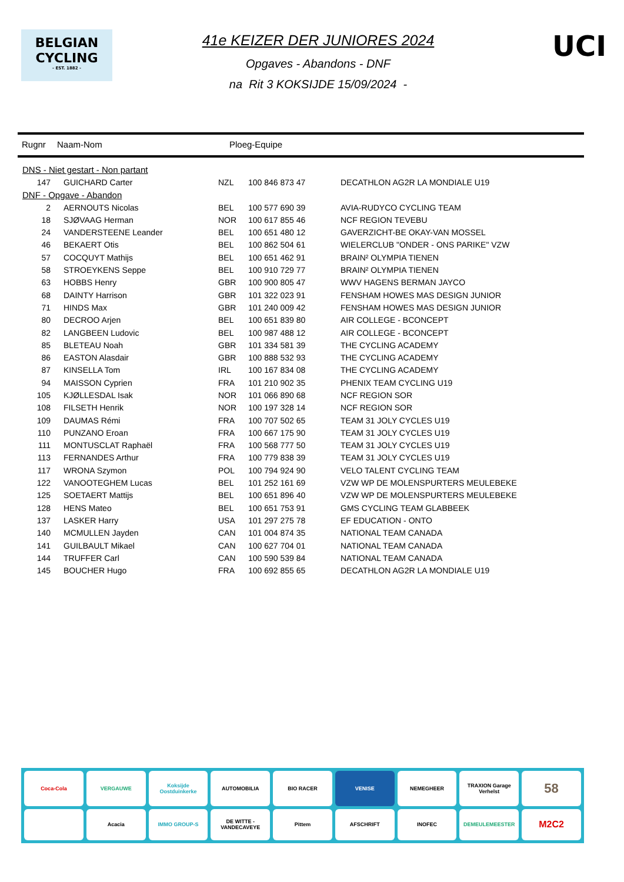BELGIAN
CYCLING
- EST. 1882 -
41e KEIZER DER JUNIORES 2024
Opgaves - Abandons - DNF
na Rit 3 KOKSIJDE 15/09/2024 -
UCI
Rugnr Naam-Nom Ploeg-Equipe
| DNS - Niet gestart - Non partant | | | | |
| 147 | GUICHARD Carter | NZL | 100 846 873 47 | DECATHLON AG2R LA MONDIALE U19 |
| DNF - Opgave - Abandon | | | | |
| 2 | AERNOUTS Nicolas | BEL | 100 577 690 39 | AVIA-RUDYCO CYCLING TEAM |
| 18 | SJØVAAG Herman | NOR | 100 617 855 46 | NCF REGION TEVEBU |
| 24 | VANDERSTEENE Leander | BEL | 100 651 480 12 | GAVERZICHT-BE OKAY-VAN MOSSEL |
| 46 | BEKAERT Otis | BEL | 100 862 504 61 | WIELERCLUB "ONDER - ONS PARIKE" VZW |
| 57 | COCQUYT Mathijs | BEL | 100 651 462 91 | BRAIN² OLYMPIA TIENEN |
| 58 | STROEYKENS Seppe | BEL | 100 910 729 77 | BRAIN² OLYMPIA TIENEN |
| 63 | HOBBS Henry | GBR | 100 900 805 47 | WWV HAGENS BERMAN JAYCO |
| 68 | DAINTY Harrison | GBR | 101 322 023 91 | FENSHAM HOWES MAS DESIGN JUNIOR |
| 71 | HINDS Max | GBR | 101 240 009 42 | FENSHAM HOWES MAS DESIGN JUNIOR |
| 80 | DECROO Arjen | BEL | 100 651 839 80 | AIR COLLEGE - BCONCEPT |
| 82 | LANGBEEN Ludovic | BEL | 100 987 488 12 | AIR COLLEGE - BCONCEPT |
| 85 | BLETEAU Noah | GBR | 101 334 581 39 | THE CYCLING ACADEMY |
| 86 | EASTON Alasdair | GBR | 100 888 532 93 | THE CYCLING ACADEMY |
| 87 | KINSELLA Tom | IRL | 100 167 834 08 | THE CYCLING ACADEMY |
| 94 | MAISSON Cyprien | FRA | 101 210 902 35 | PHENIX TEAM CYCLING U19 |
| 105 | KJØLLESDAL Isak | NOR | 101 066 890 68 | NCF REGION SOR |
| 108 | FILSETH Henrik | NOR | 100 197 328 14 | NCF REGION SOR |
| 109 | DAUMAS Rémi | FRA | 100 707 502 65 | TEAM 31 JOLY CYCLES U19 |
| 110 | PUNZANO Eroan | FRA | 100 667 175 90 | TEAM 31 JOLY CYCLES U19 |
| 111 | MONTUSCLAT Raphaël | FRA | 100 568 777 50 | TEAM 31 JOLY CYCLES U19 |
| 113 | FERNANDES Arthur | FRA | 100 779 838 39 | TEAM 31 JOLY CYCLES U19 |
| 117 | WRONA Szymon | POL | 100 794 924 90 | VELO TALENT CYCLING TEAM |
| 122 | VANOOTEGHEM Lucas | BEL | 101 252 161 69 | VZW WP DE MOLENSPURTERS MEULEBEKE |
| 125 | SOETAERT Mattijs | BEL | 100 651 896 40 | VZW WP DE MOLENSPURTERS MEULEBEKE |
| 128 | HENS Mateo | BEL | 100 651 753 91 | GMS CYCLING TEAM GLABBEEK |
| 137 | LASKER Harry | USA | 101 297 275 78 | EF EDUCATION - ONTO |
| 140 | MCMULLEN Jayden | CAN | 101 004 874 35 | NATIONAL TEAM CANADA |
| 141 | GUILBAULT Mikael | CAN | 100 627 704 01 | NATIONAL TEAM CANADA |
| 144 | TRUFFER Carl | CAN | 100 590 539 84 | NATIONAL TEAM CANADA |
| 145 | BOUCHER Hugo | FRA | 100 692 855 65 | DECATHLON AG2R LA MONDIALE U19 |
Coca-Cola
VERGAUWE
Koksijde Oostduinkerke
AUTOMOBILIA
BIO RACER
VENISE
NEMEGHEER
TRAXION Garage Verhelst
58
Acacia
IMMO GROUP-S
DE WITTE - VANDECAVEYE
Pittem
AFSCHRIFT
INOFEC
DEMEULEMEESTER
M2C2